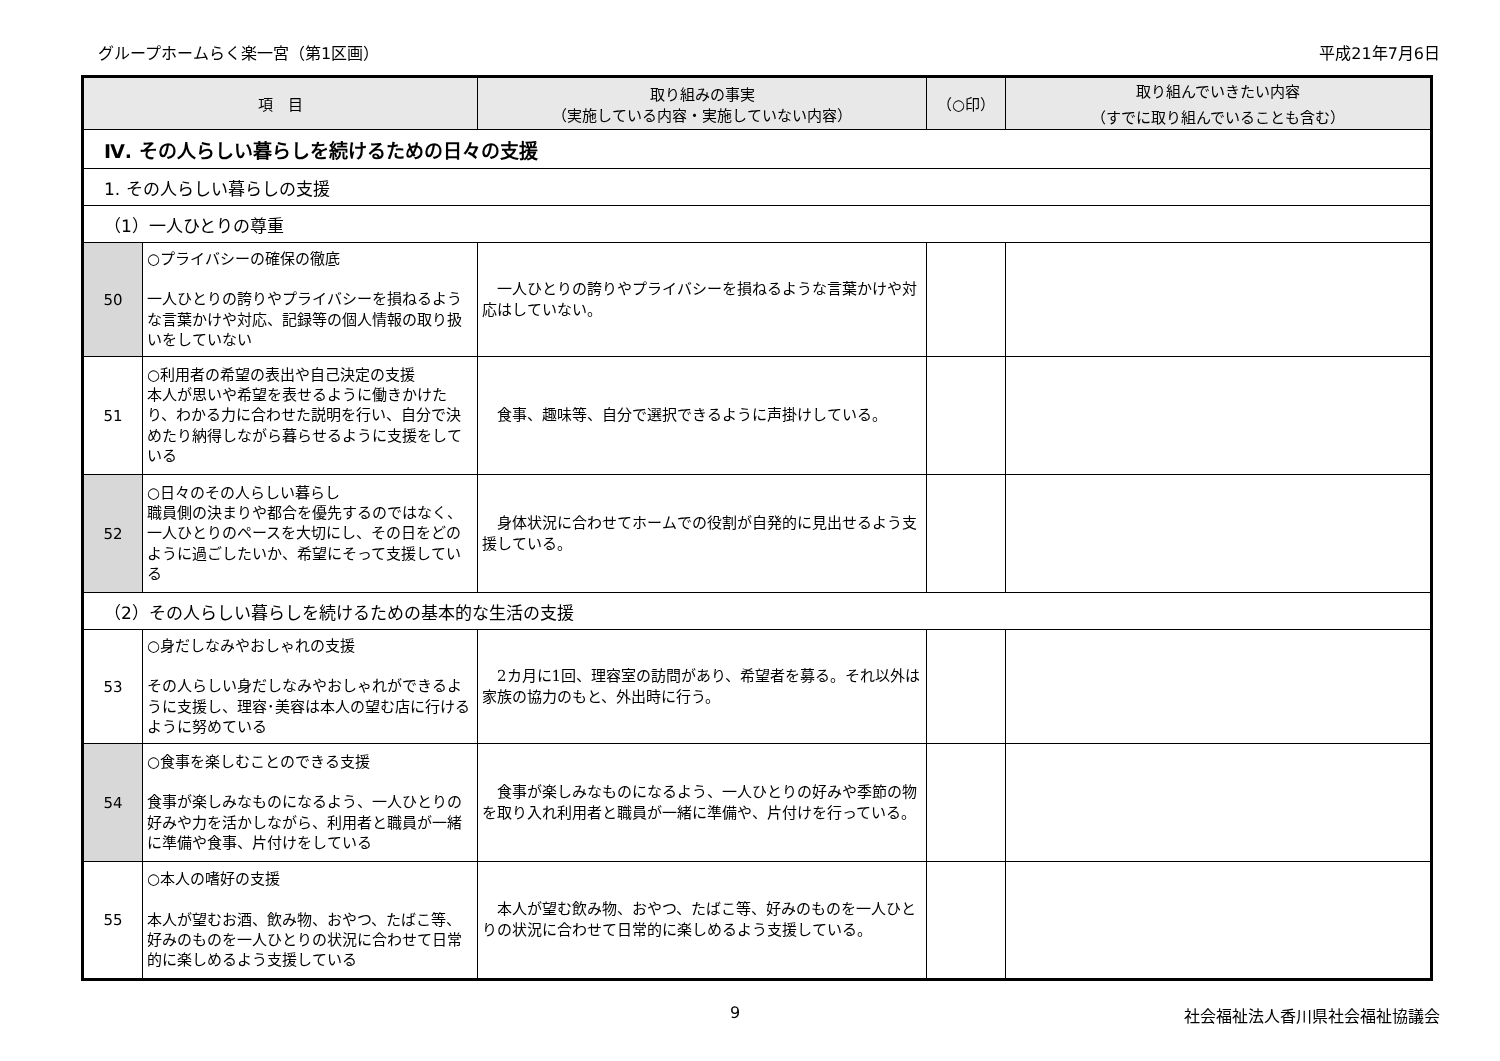グループホームらく楽一宮（第1区画） 平成21年7月6日
| 項 目 | | 取り組みの事実 （実施している内容・実施していない内容） | （○印） | 取り組んでいきたい内容 （すでに取り組んでいることも含む） |
| --- | --- | --- | --- | --- |
| Ⅳ. その人らしい暮らしを続けるための日々の支援 | | | | |
| 1. その人らしい暮らしの支援 | | | | |
| （1）一人ひとりの尊重 | | | | |
| 50 | ○プライバシーの確保の徹底 一人ひとりの誇りやプライバシーを損ねるような言葉かけや対応、記録等の個人情報の取り扱いをしていない | 一人ひとりの誇りやプライバシーを損ねるような言葉かけや対応はしていない。 | | |
| 51 | ○利用者の希望の表出や自己決定の支援 本人が思いや希望を表せるように働きかけたり、わかる力に合わせた説明を行い、自分で決めたり納得しながら暮らせるように支援をしている | 食事、趣味等、自分で選択できるように声掛けしている。 | | |
| 52 | ○日々のその人らしい暮らし 職員側の決まりや都合を優先するのではなく、一人ひとりのペースを大切にし、その日をどのように過ごしたいか、希望にそって支援している | 身体状況に合わせてホームでの役割が自発的に見出せるよう支援している。 | | |
| （2）その人らしい暮らしを続けるための基本的な生活の支援 | | | | |
| 53 | ○身だしなみやおしゃれの支援 その人らしい身だしなみやおしゃれができるように支援し、理容･美容は本人の望む店に行けるように努めている | 2カ月に1回、理容室の訪問があり、希望者を募る。それ以外は家族の協力のもと、外出時に行う。 | | |
| 54 | ○食事を楽しむことのできる支援 食事が楽しみなものになるよう、一人ひとりの好みや力を活かしながら、利用者と職員が一緒に準備や食事、片付けをしている | 食事が楽しみなものになるよう、一人ひとりの好みや季節の物を取り入れ利用者と職員が一緒に準備や、片付けを行っている。 | | |
| 55 | ○本人の嗜好の支援 本人が望むお酒、飲み物、おやつ、たばこ等、好みのものを一人ひとりの状況に合わせて日常的に楽しめるよう支援している | 本人が望む飲み物、おやつ、たばこ等、好みのものを一人ひとりの状況に合わせて日常的に楽しめるよう支援している。 | | |
9 社会福祉法人香川県社会福祉協議会